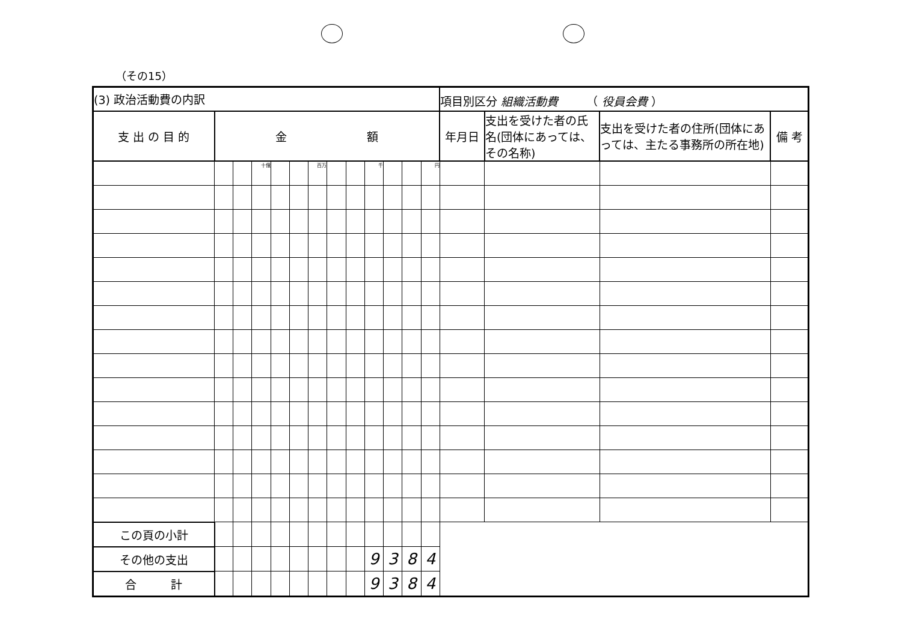（その15）
| (3) 政治活動費の内訳 | | | | | | | | | | | | | 項目別区分 組織活動費 （ 役員会費 ） | | | |
| 支 出 の 目 的 | 金 額 | | | | | | | | | | | | 年月日 | 支出を受けた者の氏名(団体にあっては、その名称) | 支出を受けた者の住所(団体にあっては、主たる事務所の所在地) | 備 考 |
| | | | 十億 | | | 百万 | | | 千 | | | 円 | | | | |
| この頁の小計 | | | | | | | | | | | | | | | | |
| その他の支出 | | | | | | | | | 9 | 3 | 8 | 4 | | | | |
| 合 計 | | | | | | | | | 9 | 3 | 8 | 4 | | | | |